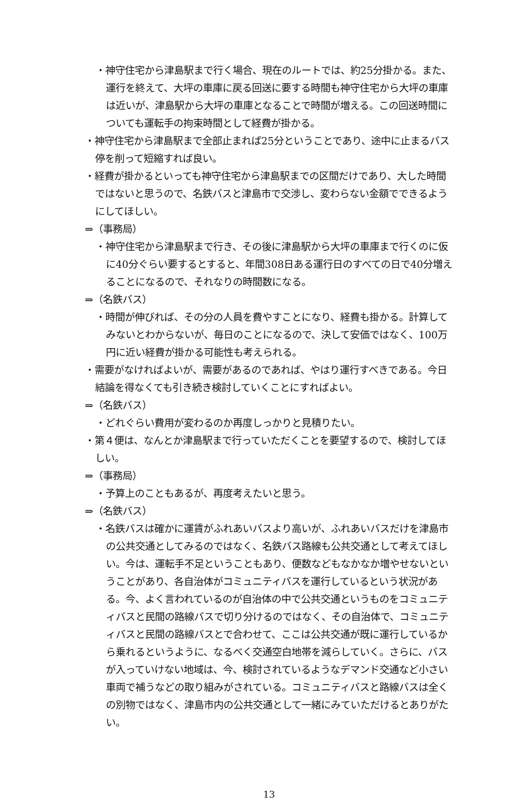・神守住宅から津島駅まで行く場合、現在のルートでは、約25分掛かる。また、運行を終えて、大坪の車庫に戻る回送に要する時間も神守住宅から大坪の車庫は近いが、津島駅から大坪の車庫となることで時間が増える。この回送時間についても運転手の拘束時間として経費が掛かる。
・神守住宅から津島駅まで全部止まれば25分ということであり、途中に止まるバス停を削って短縮すれば良い。
・経費が掛かるといっても神守住宅から津島駅までの区間だけであり、大した時間ではないと思うので、名鉄バスと津島市で交渉し、変わらない金額でできるようにしてほしい。
⇒（事務局）
・神守住宅から津島駅まで行き、その後に津島駅から大坪の車庫まで行くのに仮に40分ぐらい要するとすると、年間308日ある運行日のすべての日で40分増えることになるので、それなりの時間数になる。
⇒（名鉄バス）
・時間が伸びれば、その分の人員を費やすことになり、経費も掛かる。計算してみないとわからないが、毎日のことになるので、決して安価ではなく、100万円に近い経費が掛かる可能性も考えられる。
・需要がなければよいが、需要があるのであれば、やはり運行すべきである。今日結論を得なくても引き続き検討していくことにすればよい。
⇒（名鉄バス）
・どれぐらい費用が変わるのか再度しっかりと見積りたい。
・第４便は、なんとか津島駅まで行っていただくことを要望するので、検討してほしい。
⇒（事務局）
・予算上のこともあるが、再度考えたいと思う。
⇒（名鉄バス）
・名鉄バスは確かに運賃がふれあいバスより高いが、ふれあいバスだけを津島市の公共交通としてみるのではなく、名鉄バス路線も公共交通として考えてほしい。今は、運転手不足ということもあり、便数などもなかなか増やせないということがあり、各自治体がコミュニティバスを運行しているという状況がある。今、よく言われているのが自治体の中で公共交通というものをコミュニティバスと民間の路線バスで切り分けるのではなく、その自治体で、コミュニティバスと民間の路線バスとで合わせて、ここは公共交通が既に運行しているから乗れるというように、なるべく交通空白地帯を減らしていく。さらに、バスが入っていけない地域は、今、検討されているようなデマンド交通など小さい車両で補うなどの取り組みがされている。コミュニティバスと路線バスは全くの別物ではなく、津島市内の公共交通として一緒にみていただけるとありがたい。
13